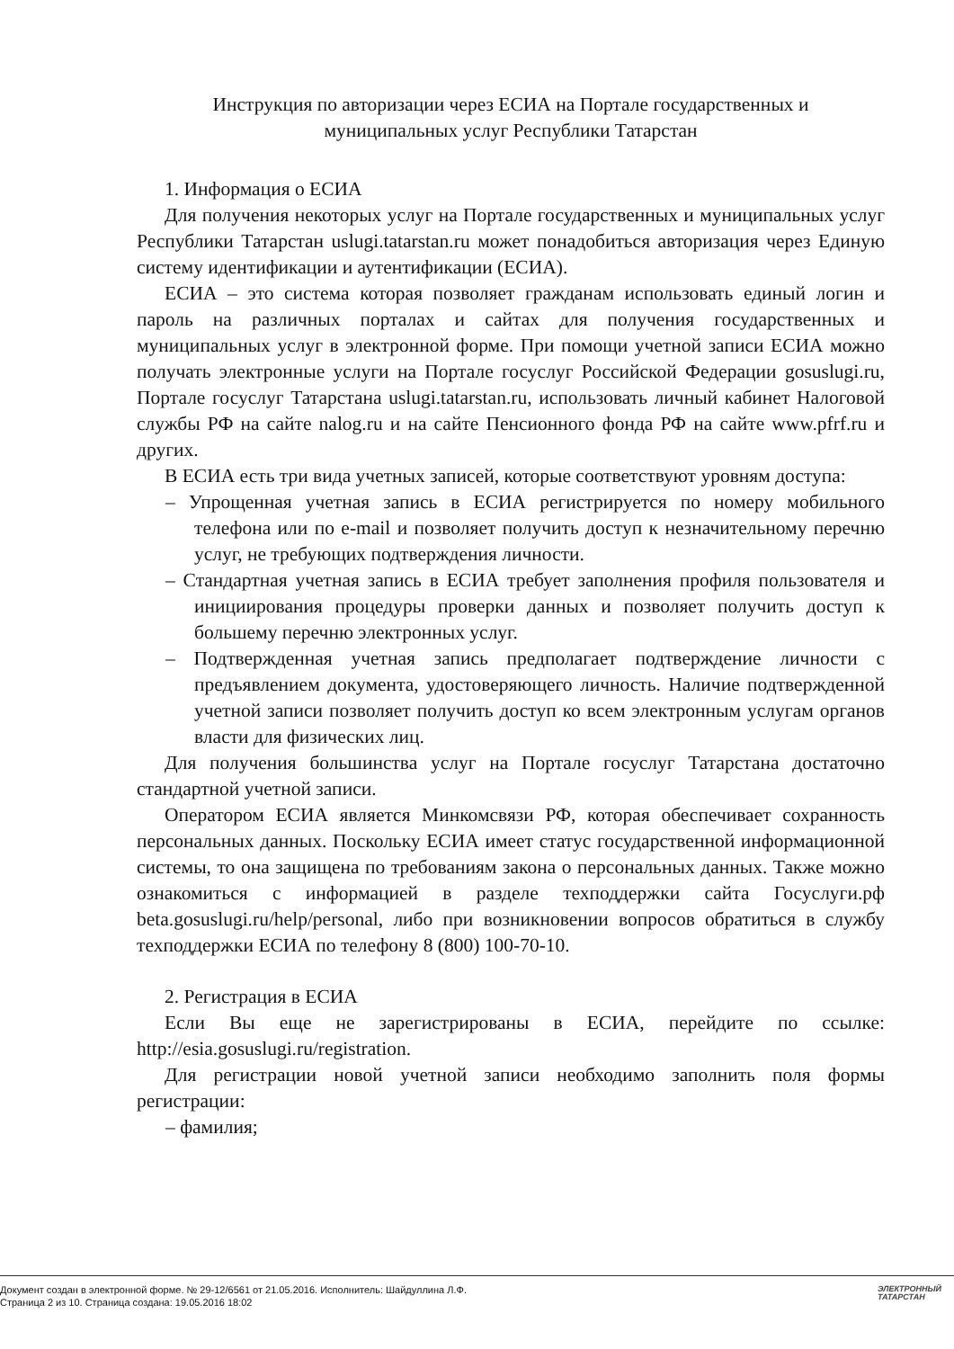Инструкция по авторизации через ЕСИА на Портале государственных и
муниципальных услуг Республики Татарстан
1. Информация о ЕСИА
Для получения некоторых услуг на Портале государственных и муниципальных услуг Республики Татарстан uslugi.tatarstan.ru может понадобиться авторизация через Единую систему идентификации и аутентификации (ЕСИА).
ЕСИА – это система которая позволяет гражданам использовать единый логин и пароль на различных порталах и сайтах для получения государственных и муниципальных услуг в электронной форме. При помощи учетной записи ЕСИА можно получать электронные услуги на Портале госуслуг Российской Федерации gosuslugi.ru, Портале госуслуг Татарстана uslugi.tatarstan.ru, использовать личный кабинет Налоговой службы РФ на сайте nalog.ru и на сайте Пенсионного фонда РФ на сайте www.pfrf.ru и других.
В ЕСИА есть три вида учетных записей, которые соответствуют уровням доступа:
– Упрощенная учетная запись в ЕСИА регистрируется по номеру мобильного телефона или по e-mail и позволяет получить доступ к незначительному перечню услуг, не требующих подтверждения личности.
– Стандартная учетная запись в ЕСИА требует заполнения профиля пользователя и инициирования процедуры проверки данных и позволяет получить доступ к большему перечню электронных услуг.
– Подтвержденная учетная запись предполагает подтверждение личности с предъявлением документа, удостоверяющего личность. Наличие подтвержденной учетной записи позволяет получить доступ ко всем электронным услугам органов власти для физических лиц.
Для получения большинства услуг на Портале госуслуг Татарстана достаточно стандартной учетной записи.
Оператором ЕСИА является Минкомсвязи РФ, которая обеспечивает сохранность персональных данных. Поскольку ЕСИА имеет статус государственной информационной системы, то она защищена по требованиям закона о персональных данных. Также можно ознакомиться с информацией в разделе техподдержки сайта Госуслуги.рф beta.gosuslugi.ru/help/personal, либо при возникновении вопросов обратиться в службу техподдержки ЕСИА по телефону 8 (800) 100-70-10.
2. Регистрация в ЕСИА
Если Вы еще не зарегистрированы в ЕСИА, перейдите по ссылке: http://esia.gosuslugi.ru/registration.
Для регистрации новой учетной записи необходимо заполнить поля формы регистрации:
– фамилия;
Документ создан в электронной форме. № 29-12/6561 от 21.05.2016. Исполнитель: Шайдуллина Л.Ф.
Страница 2 из 10. Страница создана: 19.05.2016 18:02
ЭЛЕКТРОННЫЙ
ТАТАРСТАН